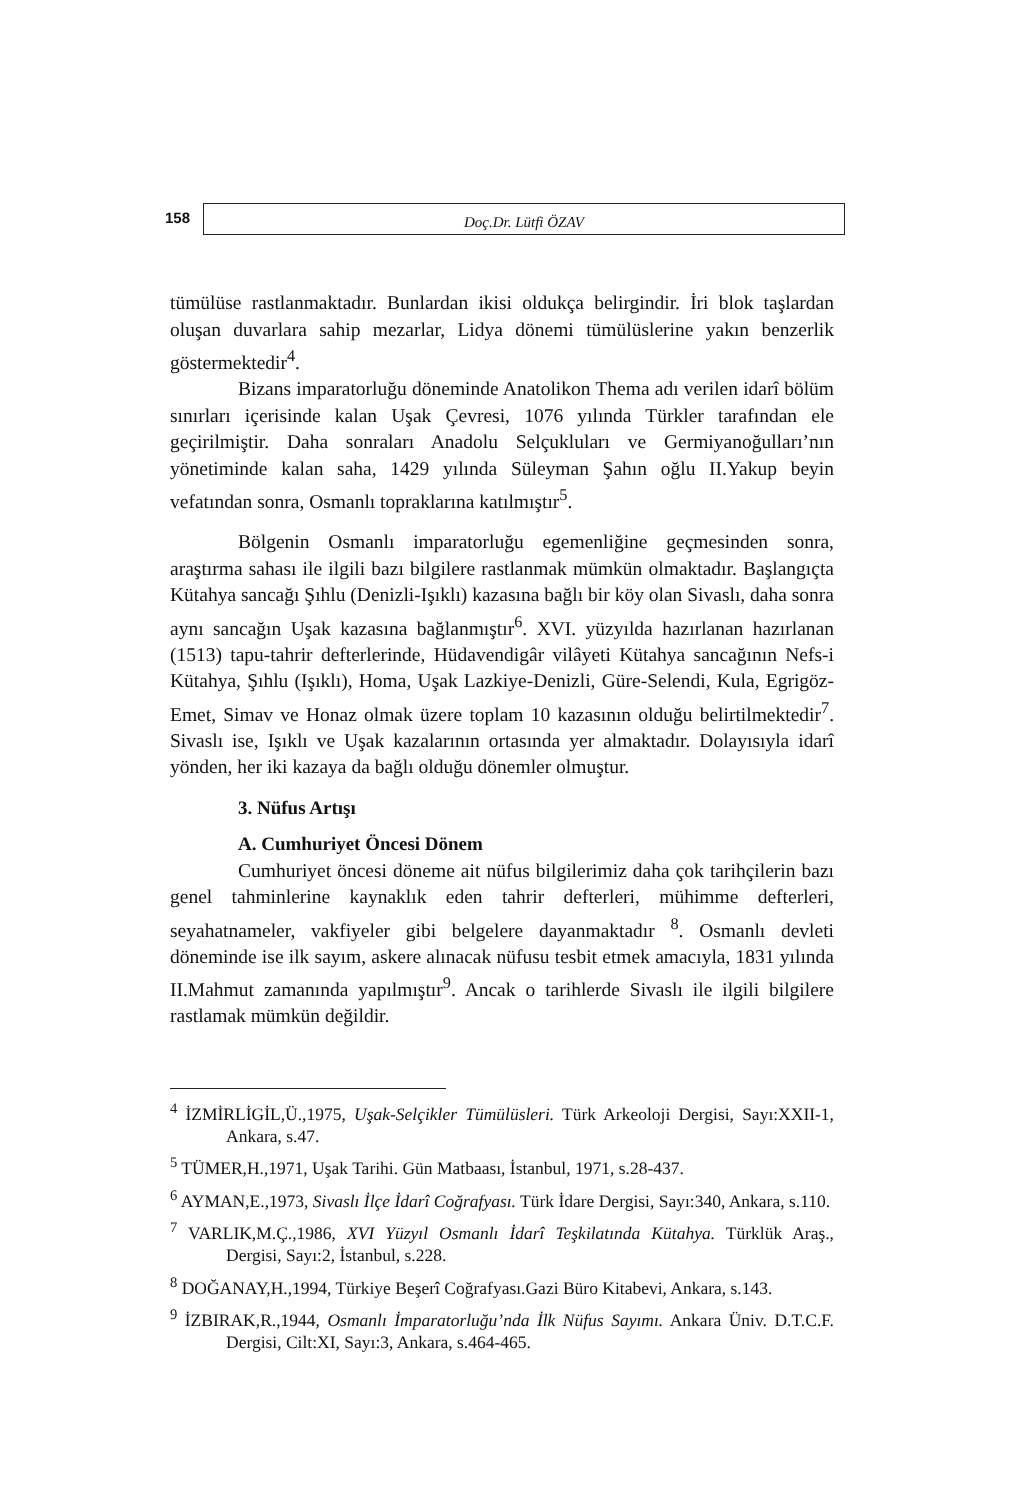158
Doç.Dr. Lütfi ÖZAV
tümülüse rastlanmaktadır. Bunlardan ikisi oldukça belirgindir. İri blok taşlardan oluşan duvarlara sahip mezarlar, Lidya dönemi tümülüslerine yakın benzerlik göstermektedir<sup>4</sup>.
Bizans imparatorluğu döneminde Anatolikon Thema adı verilen idarî bölüm sınırları içerisinde kalan Uşak Çevresi, 1076 yılında Türkler tarafından ele geçirilmiştir. Daha sonraları Anadolu Selçukluları ve Germiyanoğulları’nın yönetiminde kalan saha, 1429 yılında Süleyman Şahın oğlu II.Yakup beyin vefatından sonra, Osmanlı topraklarına katılmıştır<sup>5</sup>.
Bölgenin Osmanlı imparatorluğu egemenliğine geçmesinden sonra, araştırma sahası ile ilgili bazı bilgilere rastlanmak mümkün olmaktadır. Başlangıçta Kütahya sancağı Şıhlu (Denizli-Işıklı) kazasına bağlı bir köy olan Sivaslı, daha sonra aynı sancağın Uşak kazasına bağlanmıştır<sup>6</sup>. XVI. yüzyılda hazırlanan hazırlanan (1513) tapu-tahrir defterlerinde, Hüdavendigâr vilâyeti Kütahya sancağının Nefs-i Kütahya, Şıhlu (Işıklı), Homa, Uşak Lazkiye-Denizli, Güre-Selendi, Kula, Egrigöz-Emet, Simav ve Honaz olmak üzere toplam 10 kazasının olduğu belirtilmektedir<sup>7</sup>. Sivaslı ise, Işıklı ve Uşak kazalarının ortasında yer almaktadır. Dolayısıyla idarî yönden, her iki kazaya da bağlı olduğu dönemler olmuştur.
3. Nüfus Artışı
A. Cumhuriyet Öncesi Dönem
Cumhuriyet öncesi döneme ait nüfus bilgilerimiz daha çok tarihçilerin bazı genel tahminlerine kaynaklık eden tahrir defterleri, mühimme defterleri, seyahatnameler, vakfiyeler gibi belgelere dayanmaktadır <sup>8</sup>. Osmanlı devleti döneminde ise ilk sayım, askere alınacak nüfusu tesbit etmek amacıyla, 1831 yılında II.Mahmut zamanında yapılmıştır<sup>9</sup>. Ancak o tarihlerde Sivaslı ile ilgili bilgilere rastlamak mümkün değildir.
<sup>4</sup> İZMİRLİGİL,Ü.,1975, Uşak-Selçikler Tümülüsleri. Türk Arkeoloji Dergisi, Sayı:XXII-1, Ankara, s.47.
<sup>5</sup> TÜMER,H.,1971, Uşak Tarihi. Gün Matbaası, İstanbul, 1971, s.28-437.
<sup>6</sup> AYMAN,E.,1973, Sivaslı İlçe İdarî Coğrafyası. Türk İdare Dergisi, Sayı:340, Ankara, s.110.
<sup>7</sup> VARLIK,M.Ç.,1986, XVI Yüzyıl Osmanlı İdarî Teşkilatında Kütahya. Türklük Araş., Dergisi, Sayı:2, İstanbul, s.228.
<sup>8</sup> DOĞANAY,H.,1994, Türkiye Beşerî Coğrafyası.Gazi Büro Kitabevi, Ankara, s.143.
<sup>9</sup> İZBIRAK,R.,1944, Osmanlı İmparatorluğu’nda İlk Nüfus Sayımı. Ankara Üniv. D.T.C.F. Dergisi, Cilt:XI, Sayı:3, Ankara, s.464-465.